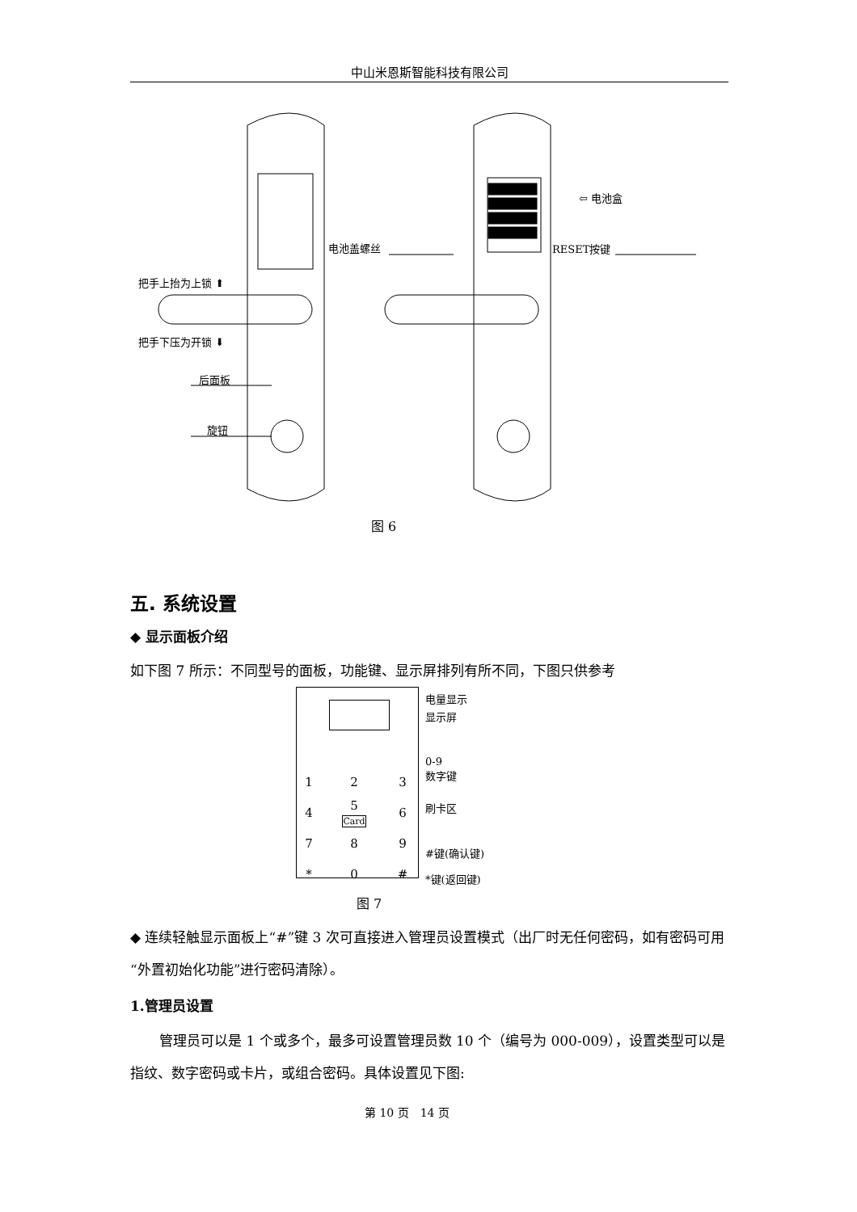中山米恩斯智能科技有限公司
电池盖螺丝
⇦ 电池盒
RESET按键
把手上抬为上锁 ⬆
把手下压为开锁 ⬇
后面板
旋钮
图 6
五. 系统设置
◆ 显示面板介绍
如下图 7 所示：不同型号的面板，功能键、显示屏排列有所不同，下图只供参考
| 1 | 2 | 3 |
| 4 | 5 Card | 6 |
| 7 | 8 | 9 |
| * | 0 | # |
电量显示
显示屏
0-9
数字键
刷卡区
#键(确认键)
*键(返回键)
图 7
◆ 连续轻触显示面板上“#”键 3 次可直接进入管理员设置模式（出厂时无任何密码，如有密码可用“外置初始化功能”进行密码清除）。
1.管理员设置
管理员可以是 1 个或多个，最多可设置管理员数 10 个（编号为 000-009），设置类型可以是指纹、数字密码或卡片，或组合密码。具体设置见下图:
第 10 页　14 页